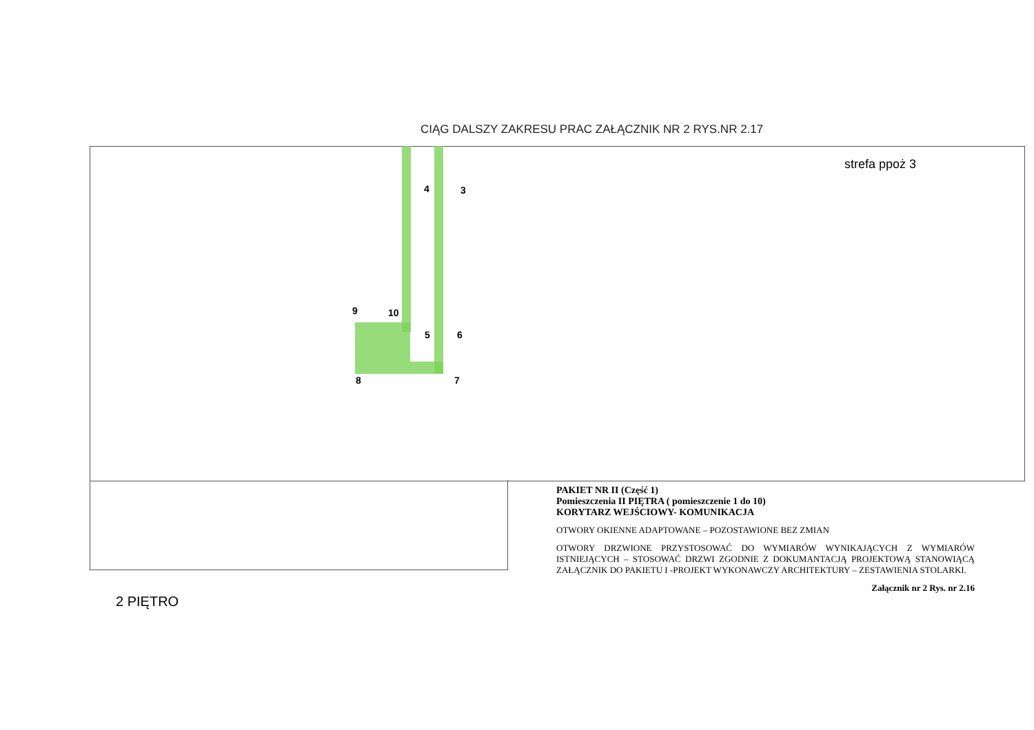CIĄG DALSZY ZAKRESU PRAC ZAŁĄCZNIK NR 2 RYS.NR 2.17
strefa ppoż 3
4 3
9 10
5 6
8 7
2 PIĘTRO
PAKIET NR II (Część 1)
Pomieszczenia II PIĘTRA ( pomieszczenie 1 do 10)
KORYTARZ WEJŚCIOWY- KOMUNIKACJA
OTWORY OKIENNE ADAPTOWANE – POZOSTAWIONE BEZ ZMIAN
OTWORY DRZWIONE PRZYSTOSOWAĆ DO WYMIARÓW WYNIKAJĄCYCH Z WYMIARÓW ISTNIEJĄCYCH – STOSOWAĆ DRZWI ZGODNIE Z DOKUMANTACJĄ PROJEKTOWĄ STANOWIĄCĄ ZAŁĄCZNIK DO PAKIETU I -PROJEKT WYKONAWCZY ARCHITEKTURY – ZESTAWIENIA STOLARKI.
Załącznik nr 2 Rys. nr 2.16